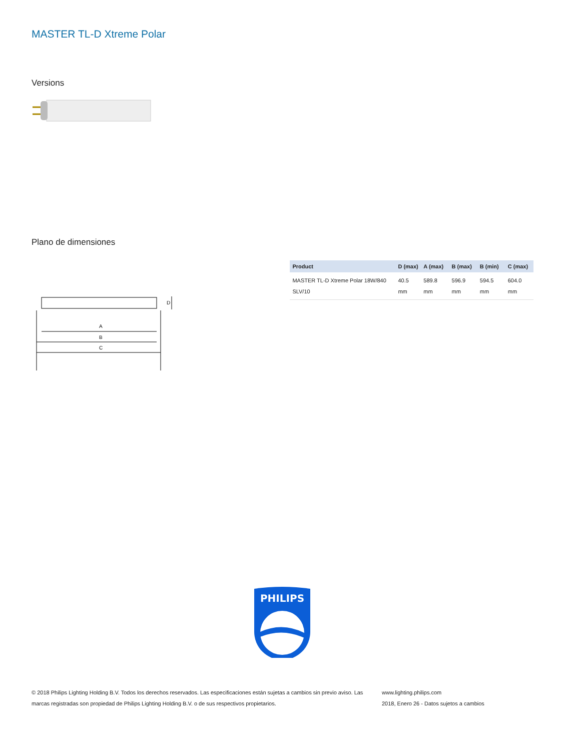MASTER TL-D Xtreme Polar
Versions
Plano de dimensiones
A
B
C
D
| Product | D (max) | A (max) | B (max) | B (min) | C (max) |
| --- | --- | --- | --- | --- | --- |
| MASTER TL-D Xtreme Polar 18W/840 SLV/10 | 40.5 mm | 589.8 mm | 596.9 mm | 594.5 mm | 604.0 mm |
PHILIPS
© 2018 Philips Lighting Holding B.V. Todos los derechos reservados. Las especificaciones están sujetas a cambios sin previo aviso. Las marcas registradas son propiedad de Philips Lighting Holding B.V. o de sus respectivos propietarios.
www.lighting.philips.com
2018, Enero 26 - Datos sujetos a cambios